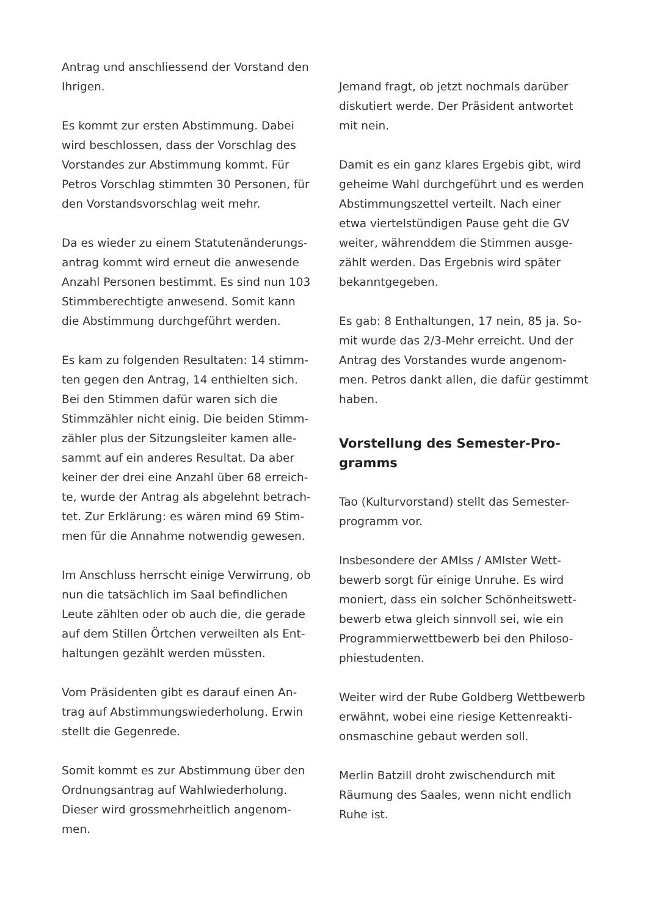Antrag und anschliessend der Vorstand den Ihrigen.
Es kommt zur ersten Abstimmung. Dabei wird beschlossen, dass der Vorschlag des Vorstandes zur Abstimmung kommt. Für Petros Vorschlag stimmten 30 Personen, für den Vorstandsvorschlag weit mehr.
Da es wieder zu einem Statutenänderungs-antrag kommt wird erneut die anwesende Anzahl Personen bestimmt. Es sind nun 103 Stimmberechtigte anwesend. Somit kann die Abstimmung durchgeführt werden.
Es kam zu folgenden Resultaten: 14 stimm-ten gegen den Antrag, 14 enthielten sich. Bei den Stimmen dafür waren sich die Stimmzähler nicht einig. Die beiden Stimm-zähler plus der Sitzungsleiter kamen alle-sammt auf ein anderes Resultat. Da aber keiner der drei eine Anzahl über 68 erreich-te, wurde der Antrag als abgelehnt betrach-tet. Zur Erklärung: es wären mind 69 Stim-men für die Annahme notwendig gewesen.
Im Anschluss herrscht einige Verwirrung, ob nun die tatsächlich im Saal befindlichen Leute zählten oder ob auch die, die gerade auf dem Stillen Örtchen verweilten als Ent-haltungen gezählt werden müssten.
Vom Präsidenten gibt es darauf einen An-trag auf Abstimmungswiederholung. Erwin stellt die Gegenrede.
Somit kommt es zur Abstimmung über den Ordnungsantrag auf Wahlwiederholung. Dieser wird grossmehrheitlich angenom-men.
Jemand fragt, ob jetzt nochmals darüber diskutiert werde. Der Präsident antwortet mit nein.
Damit es ein ganz klares Ergebis gibt, wird geheime Wahl durchgeführt und es werden Abstimmungszettel verteilt. Nach einer etwa viertelstündigen Pause geht die GV weiter, währenddem die Stimmen ausge-zählt werden. Das Ergebnis wird später bekanntgegeben.
Es gab: 8 Enthaltungen, 17 nein, 85 ja. So-mit wurde das 2/3-Mehr erreicht. Und der Antrag des Vorstandes wurde angenom-men. Petros dankt allen, die dafür gestimmt haben.
Vorstellung des Semester-Pro-gramms
Tao (Kulturvorstand) stellt das Semester-programm vor.
Insbesondere der AMIss / AMIster Wett-bewerb sorgt für einige Unruhe. Es wird moniert, dass ein solcher Schönheitswett-bewerb etwa gleich sinnvoll sei, wie ein Programmierwettbewerb bei den Philoso-phiestudenten.
Weiter wird der Rube Goldberg Wettbewerb erwähnt, wobei eine riesige Kettenreakti-onsmaschine gebaut werden soll.
Merlin Batzill droht zwischendurch mit Räumung des Saales, wenn nicht endlich Ruhe ist.